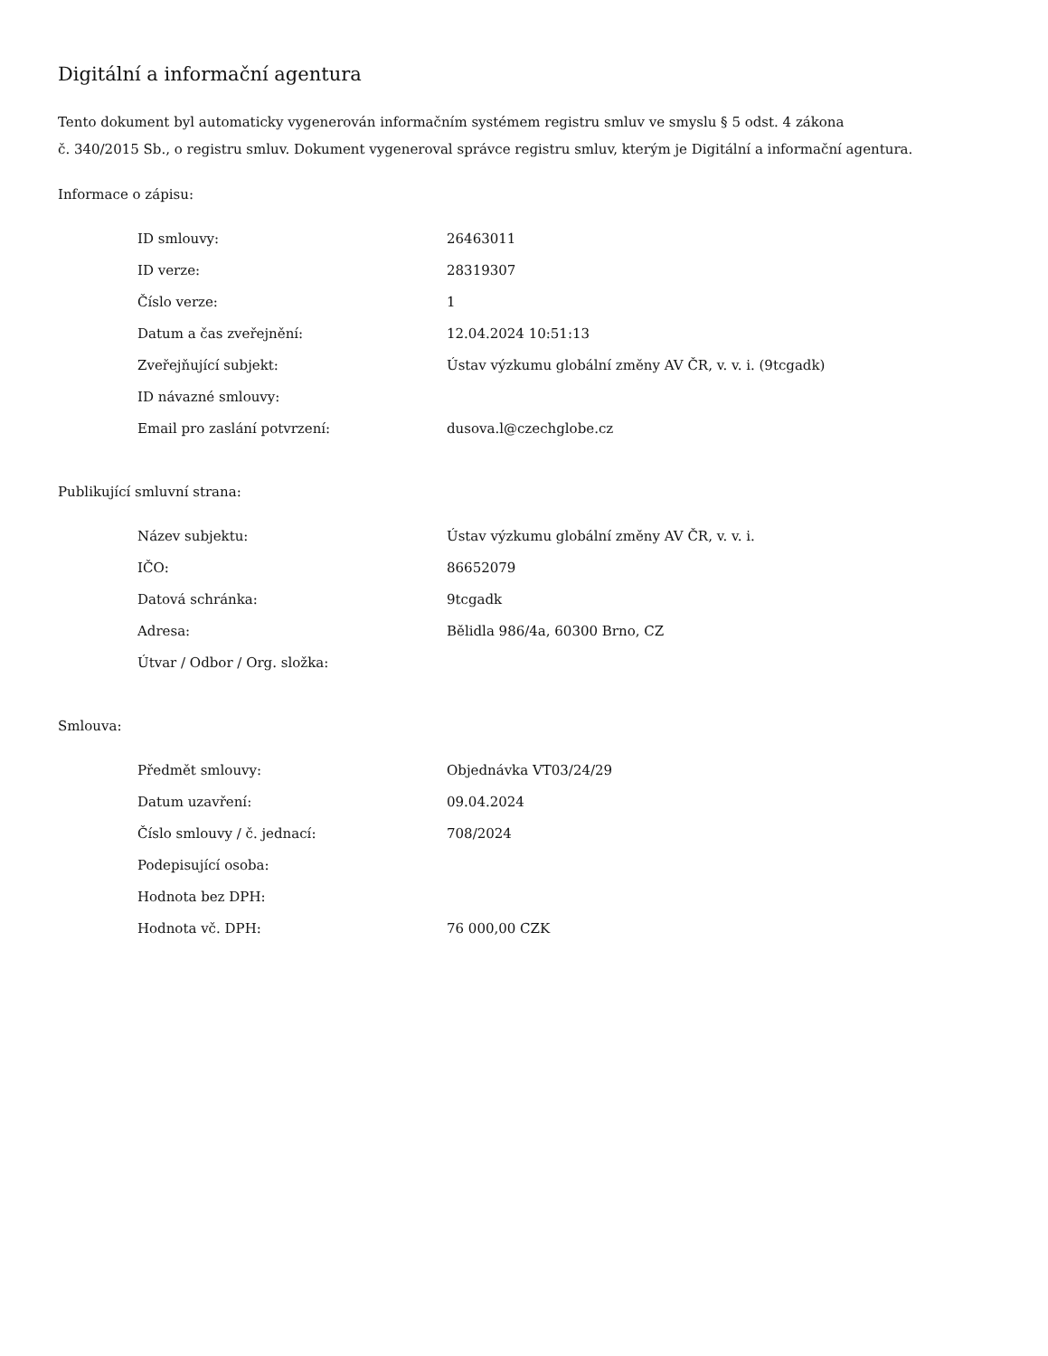Digitální a informační agentura
Tento dokument byl automaticky vygenerován informačním systémem registru smluv ve smyslu § 5 odst. 4 zákona
č. 340/2015 Sb., o registru smluv. Dokument vygeneroval správce registru smluv, kterým je Digitální a informační agentura.
Informace o zápisu:
| ID smlouvy: | 26463011 |
| ID verze: | 28319307 |
| Číslo verze: | 1 |
| Datum a čas zveřejnění: | 12.04.2024 10:51:13 |
| Zveřejňující subjekt: | Ústav výzkumu globální změny AV ČR, v. v. i. (9tcgadk) |
| ID návazné smlouvy: | |
| Email pro zaslání potvrzení: | dusova.l@czechglobe.cz |
Publikující smluvní strana:
| Název subjektu: | Ústav výzkumu globální změny AV ČR, v. v. i. |
| IČO: | 86652079 |
| Datová schránka: | 9tcgadk |
| Adresa: | Bělidla 986/4a, 60300 Brno, CZ |
| Útvar / Odbor / Org. složka: | |
Smlouva:
| Předmět smlouvy: | Objednávka VT03/24/29 |
| Datum uzavření: | 09.04.2024 |
| Číslo smlouvy / č. jednací: | 708/2024 |
| Podepisující osoba: | |
| Hodnota bez DPH: | |
| Hodnota vč. DPH: | 76 000,00 CZK |